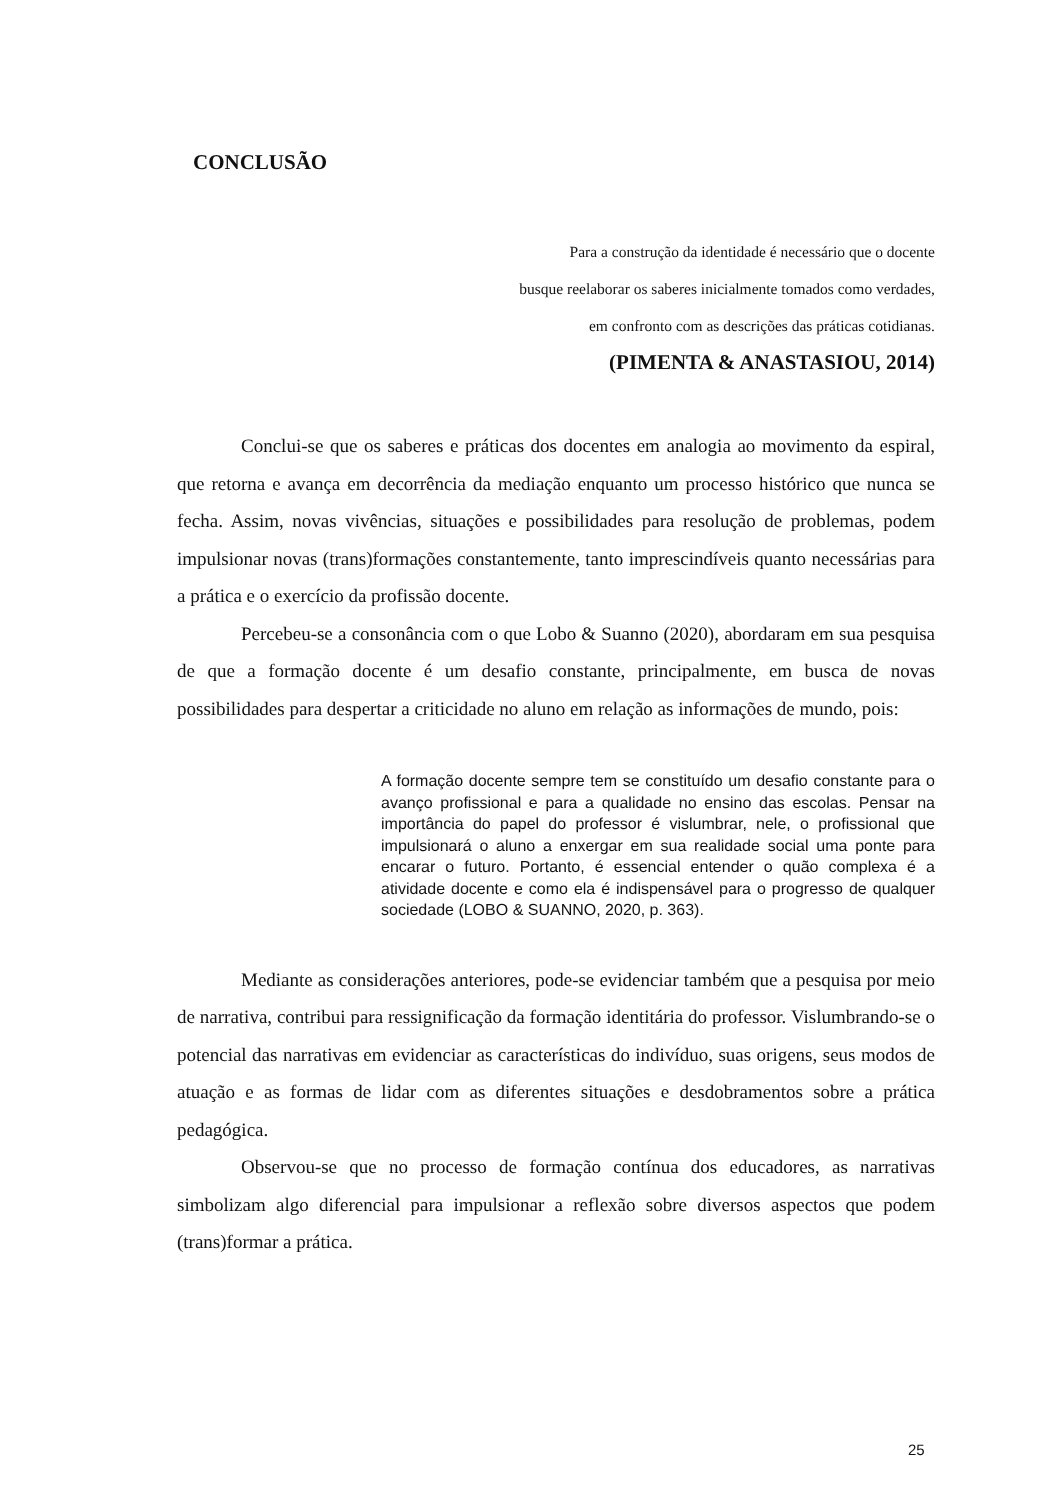CONCLUSÃO
Para a construção da identidade é necessário que o docente
busque reelaborar os saberes inicialmente tomados como verdades,
em confronto com as descrições das práticas cotidianas.
(PIMENTA & ANASTASIOU, 2014)
Conclui-se que os saberes e práticas dos docentes em analogia ao movimento da espiral, que retorna e avança em decorrência da mediação enquanto um processo histórico que nunca se fecha. Assim, novas vivências, situações e possibilidades para resolução de problemas, podem impulsionar novas (trans)formações constantemente, tanto imprescindíveis quanto necessárias para a prática e o exercício da profissão docente.
Percebeu-se a consonância com o que Lobo & Suanno (2020), abordaram em sua pesquisa de que a formação docente é um desafio constante, principalmente, em busca de novas possibilidades para despertar a criticidade no aluno em relação as informações de mundo, pois:
A formação docente sempre tem se constituído um desafio constante para o avanço profissional e para a qualidade no ensino das escolas. Pensar na importância do papel do professor é vislumbrar, nele, o profissional que impulsionará o aluno a enxergar em sua realidade social uma ponte para encarar o futuro. Portanto, é essencial entender o quão complexa é a atividade docente e como ela é indispensável para o progresso de qualquer sociedade (LOBO & SUANNO, 2020, p. 363).
Mediante as considerações anteriores, pode-se evidenciar também que a pesquisa por meio de narrativa, contribui para ressignificação da formação identitária do professor. Vislumbrando-se o potencial das narrativas em evidenciar as características do indivíduo, suas origens, seus modos de atuação e as formas de lidar com as diferentes situações e desdobramentos sobre a prática pedagógica.
Observou-se que no processo de formação contínua dos educadores, as narrativas simbolizam algo diferencial para impulsionar a reflexão sobre diversos aspectos que podem (trans)formar a prática.
25